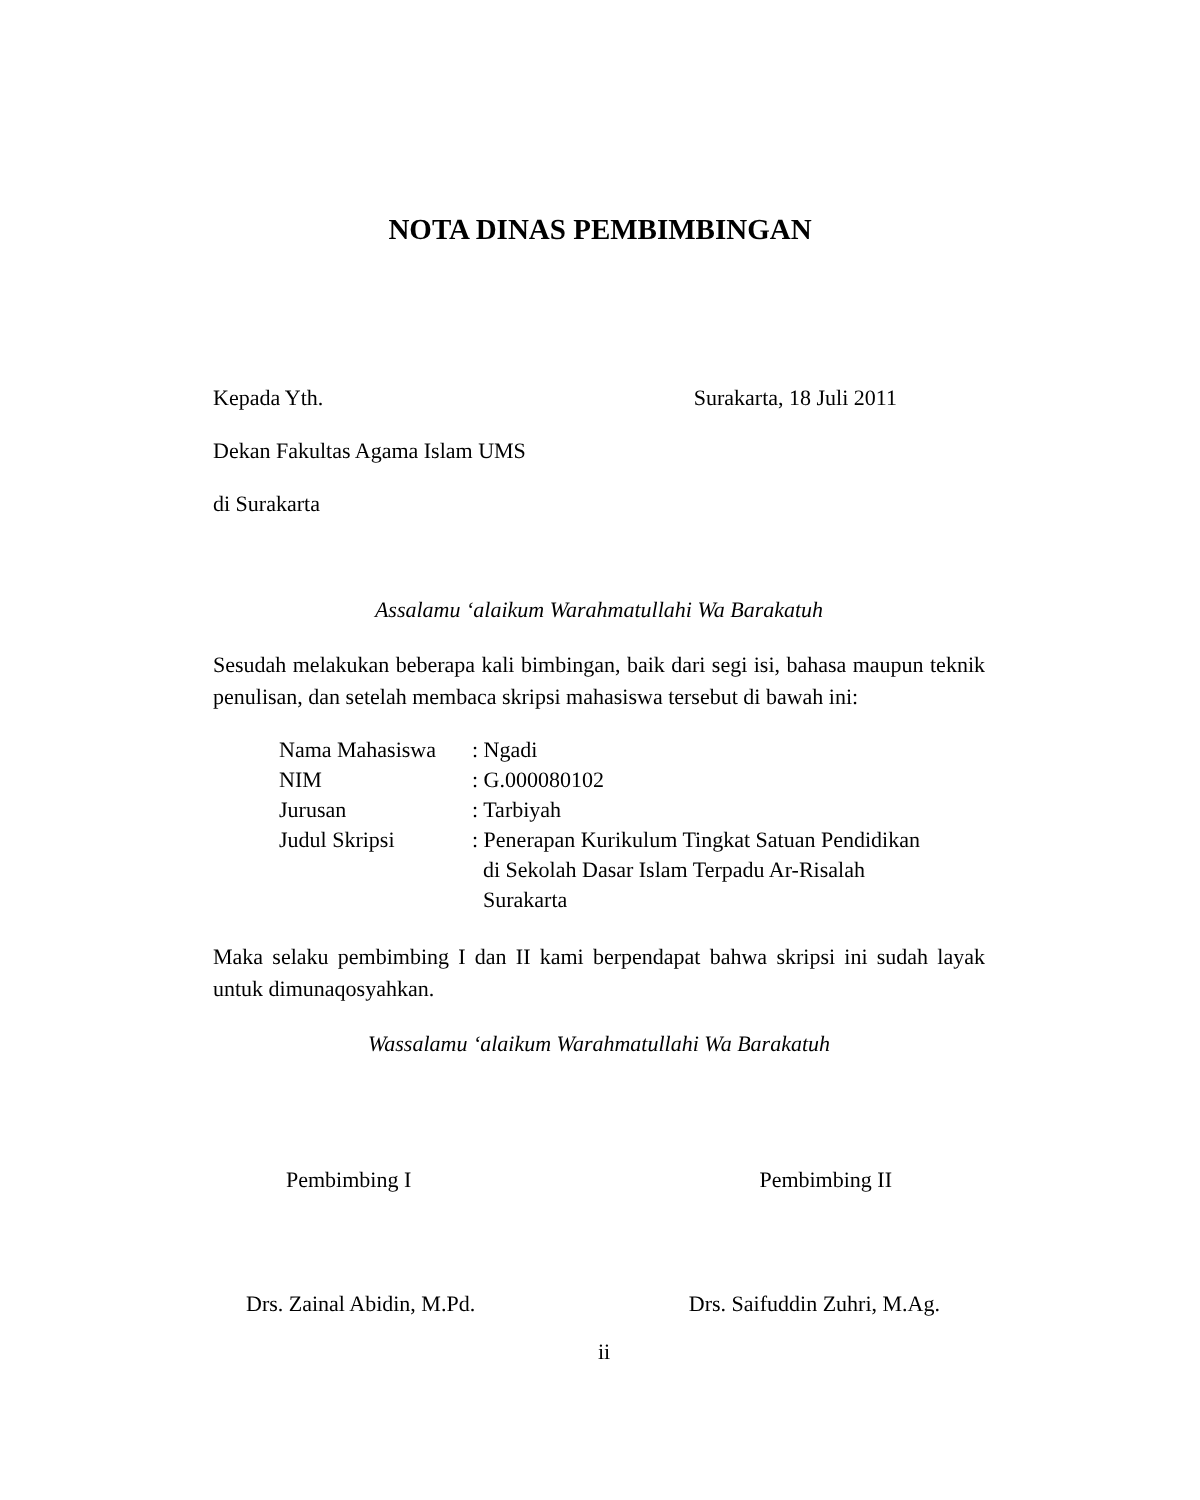NOTA DINAS PEMBIMBINGAN
Kepada Yth. Surakarta, 18 Juli 2011
Dekan Fakultas Agama Islam UMS
di Surakarta
Assalamu ‘alaikum Warahmatullahi Wa Barakatuh
Sesudah melakukan beberapa kali bimbingan, baik dari segi isi, bahasa maupun teknik penulisan, dan setelah membaca skripsi mahasiswa tersebut di bawah ini:
| Nama Mahasiswa | : Ngadi |
| NIM | : G.000080102 |
| Jurusan | : Tarbiyah |
| Judul Skripsi | : Penerapan Kurikulum Tingkat Satuan Pendidikan di Sekolah Dasar Islam Terpadu Ar-Risalah Surakarta |
Maka selaku pembimbing I dan II kami berpendapat bahwa skripsi ini sudah layak untuk dimunaqosyahkan.
Wassalamu ‘alaikum Warahmatullahi Wa Barakatuh
Pembimbing I Pembimbing II
Drs. Zainal Abidin, M.Pd. Drs. Saifuddin Zuhri, M.Ag.
ii